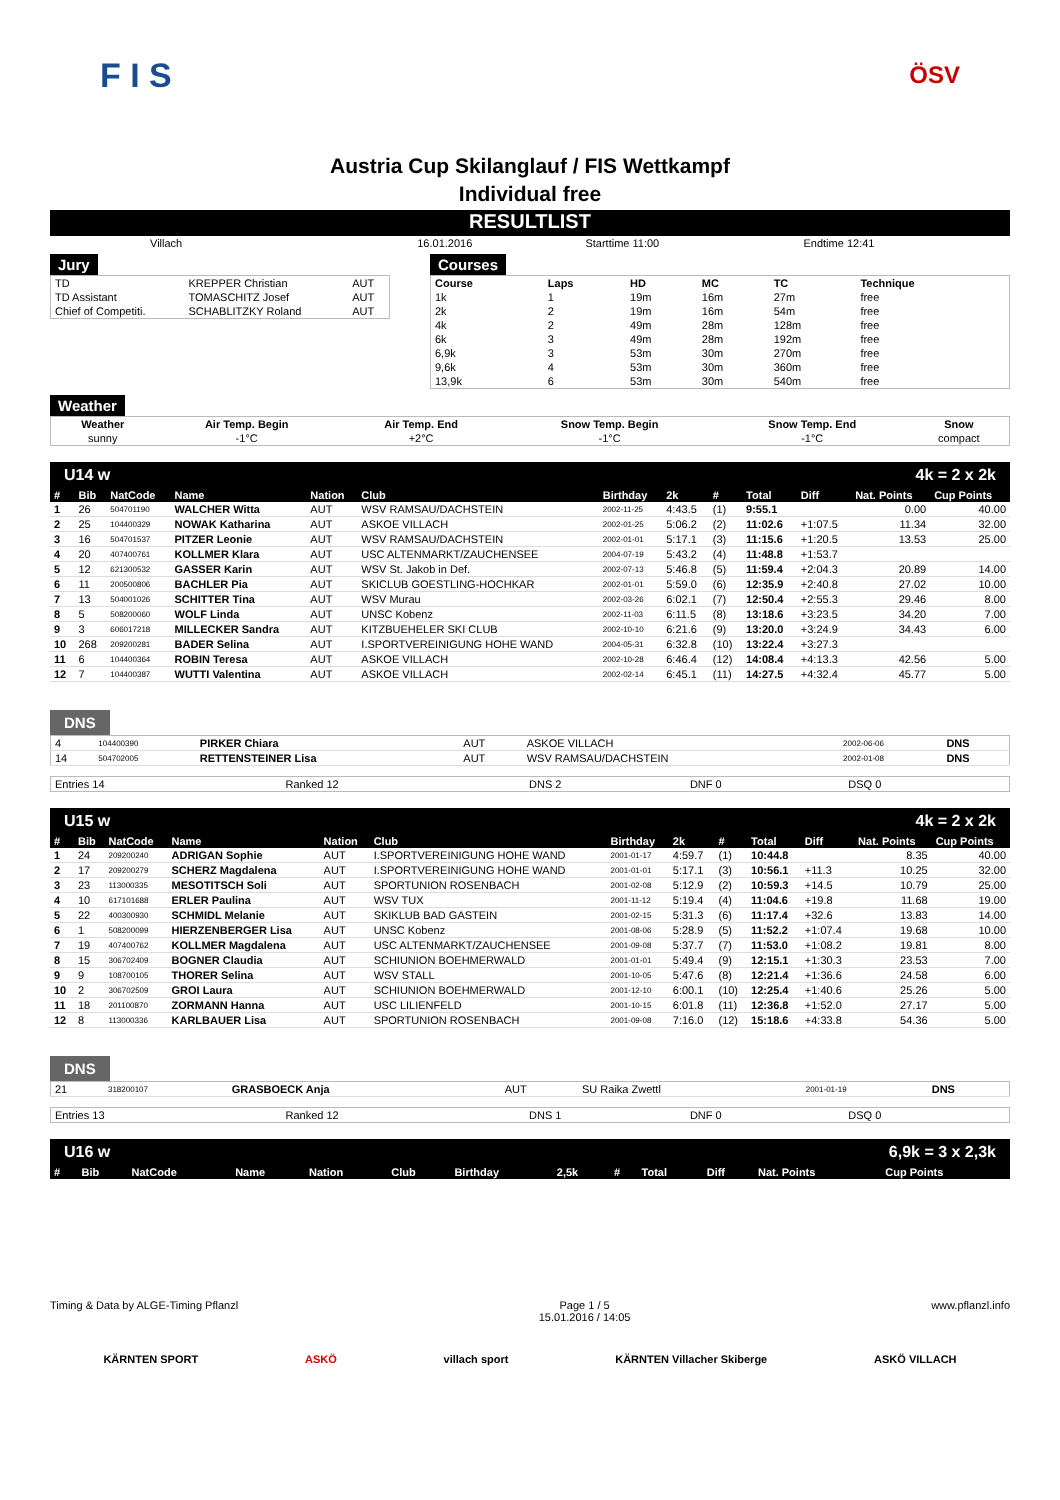F I S
ÖSV
Austria Cup Skilanglauf / FIS Wettkampf
Individual free
RESULTLIST
| Villach | 16.01.2016 | Starttime 11:00 | Endtime 12:41 |
Jury
| TD | KREPPER Christian | AUT |
| TD Assistant | TOMASCHITZ Josef | AUT |
| Chief of Competiti. | SCHABLITZKY Roland | AUT |
Courses
| Course | Laps | HD | MC | TC | Technique |
| 1k | 1 | 19m | 16m | 27m | free |
| 2k | 2 | 19m | 16m | 54m | free |
| 4k | 2 | 49m | 28m | 128m | free |
| 6k | 3 | 49m | 28m | 192m | free |
| 6,9k | 3 | 53m | 30m | 270m | free |
| 9,6k | 4 | 53m | 30m | 360m | free |
| 13,9k | 6 | 53m | 30m | 540m | free |
Weather
| Weather | Air Temp. Begin | Air Temp. End | Snow Temp. Begin | Snow Temp. End | Snow |
| sunny | -1°C | +2°C | -1°C | -1°C | compact |
U14 w 4k = 2 x 2k
| # | Bib | NatCode | Name | Nation | Club | Birthday | 2k | # | Total | Diff | Nat. Points | Cup Points |
| --- | --- | --- | --- | --- | --- | --- | --- | --- | --- | --- | --- | --- |
| 1 | 26 | 504701190 | WALCHER Witta | AUT | WSV RAMSAU/DACHSTEIN | 2002-11-25 | 4:43.5 | (1) | 9:55.1 | | 0.00 | 40.00 |
| 2 | 25 | 104400329 | NOWAK Katharina | AUT | ASKOE VILLACH | 2002-01-25 | 5:06.2 | (2) | 11:02.6 | +1:07.5 | 11.34 | 32.00 |
| 3 | 16 | 504701537 | PITZER Leonie | AUT | WSV RAMSAU/DACHSTEIN | 2002-01-01 | 5:17.1 | (3) | 11:15.6 | +1:20.5 | 13.53 | 25.00 |
| 4 | 20 | 407400761 | KOLLMER Klara | AUT | USC ALTENMARKT/ZAUCHENSEE | 2004-07-19 | 5:43.2 | (4) | 11:48.8 | +1:53.7 | | |
| 5 | 12 | 621300532 | GASSER Karin | AUT | WSV St. Jakob in Def. | 2002-07-13 | 5:46.8 | (5) | 11:59.4 | +2:04.3 | 20.89 | 14.00 |
| 6 | 11 | 200500806 | BACHLER Pia | AUT | SKICLUB GOESTLING-HOCHKAR | 2002-01-01 | 5:59.0 | (6) | 12:35.9 | +2:40.8 | 27.02 | 10.00 |
| 7 | 13 | 504001026 | SCHITTER Tina | AUT | WSV Murau | 2002-03-26 | 6:02.1 | (7) | 12:50.4 | +2:55.3 | 29.46 | 8.00 |
| 8 | 5 | 508200060 | WOLF Linda | AUT | UNSC Kobenz | 2002-11-03 | 6:11.5 | (8) | 13:18.6 | +3:23.5 | 34.20 | 7.00 |
| 9 | 3 | 606017218 | MILLECKER Sandra | AUT | KITZBUEHELER SKI CLUB | 2002-10-10 | 6:21.6 | (9) | 13:20.0 | +3:24.9 | 34.43 | 6.00 |
| 10 | 268 | 209200281 | BADER Selina | AUT | I.SPORTVEREINIGUNG HOHE WAND | 2004-05-31 | 6:32.8 | (10) | 13:22.4 | +3:27.3 | | |
| 11 | 6 | 104400364 | ROBIN Teresa | AUT | ASKOE VILLACH | 2002-10-28 | 6:46.4 | (12) | 14:08.4 | +4:13.3 | 42.56 | 5.00 |
| 12 | 7 | 104400387 | WUTTI Valentina | AUT | ASKOE VILLACH | 2002-02-14 | 6:45.1 | (11) | 14:27.5 | +4:32.4 | 45.77 | 5.00 |
DNS
| 4 | 104400390 | PIRKER Chiara | AUT | ASKOE VILLACH | 2002-06-06 | DNS |
| 14 | 504702005 | RETTENSTEINER Lisa | AUT | WSV RAMSAU/DACHSTEIN | 2002-01-08 | DNS |
| Entries 14 | Ranked 12 | DNS 2 | DNF 0 | DSQ 0 |
U15 w 4k = 2 x 2k
| # | Bib | NatCode | Name | Nation | Club | Birthday | 2k | # | Total | Diff | Nat. Points | Cup Points |
| --- | --- | --- | --- | --- | --- | --- | --- | --- | --- | --- | --- | --- |
| 1 | 24 | 209200240 | ADRIGAN Sophie | AUT | I.SPORTVEREINIGUNG HOHE WAND | 2001-01-17 | 4:59.7 | (1) | 10:44.8 | | 8.35 | 40.00 |
| 2 | 17 | 209200279 | SCHERZ Magdalena | AUT | I.SPORTVEREINIGUNG HOHE WAND | 2001-01-01 | 5:17.1 | (3) | 10:56.1 | +11.3 | 10.25 | 32.00 |
| 3 | 23 | 113000335 | MESOTITSCH Soli | AUT | SPORTUNION ROSENBACH | 2001-02-08 | 5:12.9 | (2) | 10:59.3 | +14.5 | 10.79 | 25.00 |
| 4 | 10 | 617101688 | ERLER Paulina | AUT | WSV TUX | 2001-11-12 | 5:19.4 | (4) | 11:04.6 | +19.8 | 11.68 | 19.00 |
| 5 | 22 | 400300930 | SCHMIDL Melanie | AUT | SKIKLUB BAD GASTEIN | 2001-02-15 | 5:31.3 | (6) | 11:17.4 | +32.6 | 13.83 | 14.00 |
| 6 | 1 | 508200099 | HIERZENBERGER Lisa | AUT | UNSC Kobenz | 2001-08-06 | 5:28.9 | (5) | 11:52.2 | +1:07.4 | 19.68 | 10.00 |
| 7 | 19 | 407400762 | KOLLMER Magdalena | AUT | USC ALTENMARKT/ZAUCHENSEE | 2001-09-08 | 5:37.7 | (7) | 11:53.0 | +1:08.2 | 19.81 | 8.00 |
| 8 | 15 | 306702409 | BOGNER Claudia | AUT | SCHIUNION BOEHMERWALD | 2001-01-01 | 5:49.4 | (9) | 12:15.1 | +1:30.3 | 23.53 | 7.00 |
| 9 | 9 | 108700105 | THORER Selina | AUT | WSV STALL | 2001-10-05 | 5:47.6 | (8) | 12:21.4 | +1:36.6 | 24.58 | 6.00 |
| 10 | 2 | 306702509 | GROI Laura | AUT | SCHIUNION BOEHMERWALD | 2001-12-10 | 6:00.1 | (10) | 12:25.4 | +1:40.6 | 25.26 | 5.00 |
| 11 | 18 | 201100870 | ZORMANN Hanna | AUT | USC LILIENFELD | 2001-10-15 | 6:01.8 | (11) | 12:36.8 | +1:52.0 | 27.17 | 5.00 |
| 12 | 8 | 113000336 | KARLBAUER Lisa | AUT | SPORTUNION ROSENBACH | 2001-09-08 | 7:16.0 | (12) | 15:18.6 | +4:33.8 | 54.36 | 5.00 |
DNS
| 21 | 318200107 | GRASBOECK Anja | AUT | SU Raika Zwettl | 2001-01-19 | DNS |
| Entries 13 | Ranked 12 | DNS 1 | DNF 0 | DSQ 0 |
U16 w 6,9k = 3 x 2,3k
| # | Bib | NatCode | Name | Nation | Club | Birthday | 2,5k | # | Total | Diff | Nat. Points | Cup Points |
| --- | --- | --- | --- | --- | --- | --- | --- | --- | --- | --- | --- | --- |
Timing & Data by ALGE-Timing Pflanzl Page 1 / 5
15.01.2016 / 14:05 www.pflanzl.info
KÄRNTEN SPORT ASKÖ villach sport KÄRNTEN Villacher Skiberge ASKÖ VILLACH